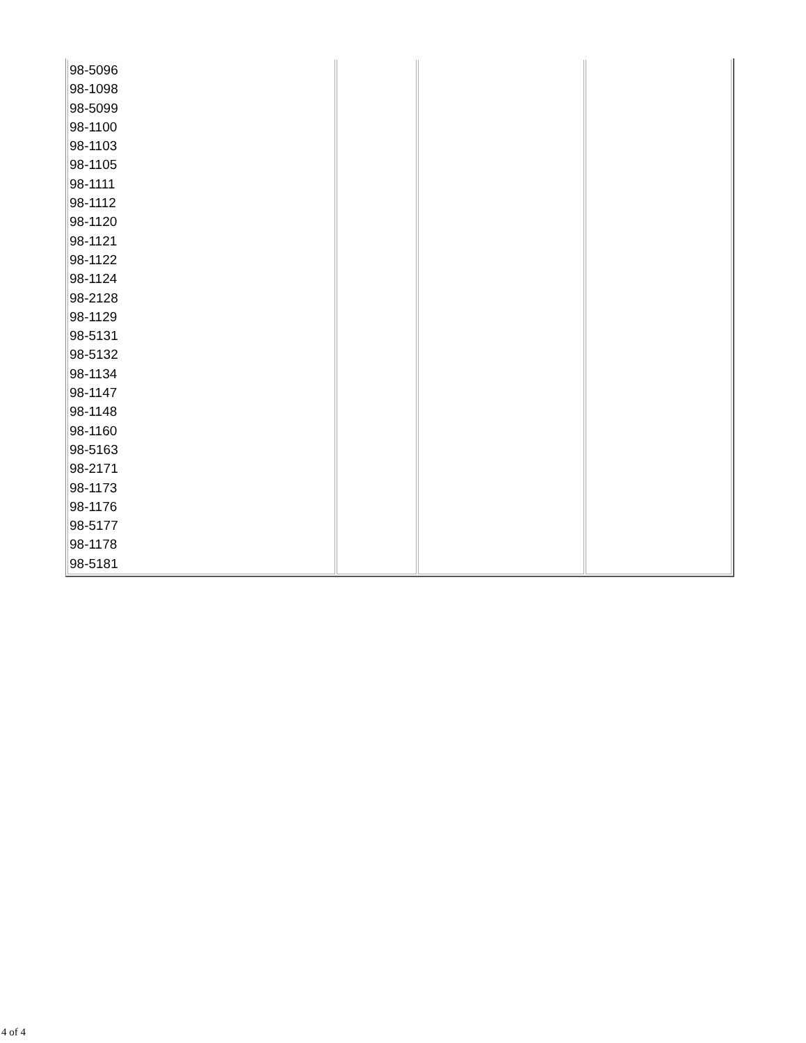| 98-5096 98-1098 98-5099 98-1100 98-1103 98-1105 98-1111 98-1112 98-1120 98-1121 98-1122 98-1124 98-2128 98-1129 98-5131 98-5132 98-1134 98-1147 98-1148 98-1160 98-5163 98-2171 98-1173 98-1176 98-5177 98-1178 98-5181 | | | |
4 of 4